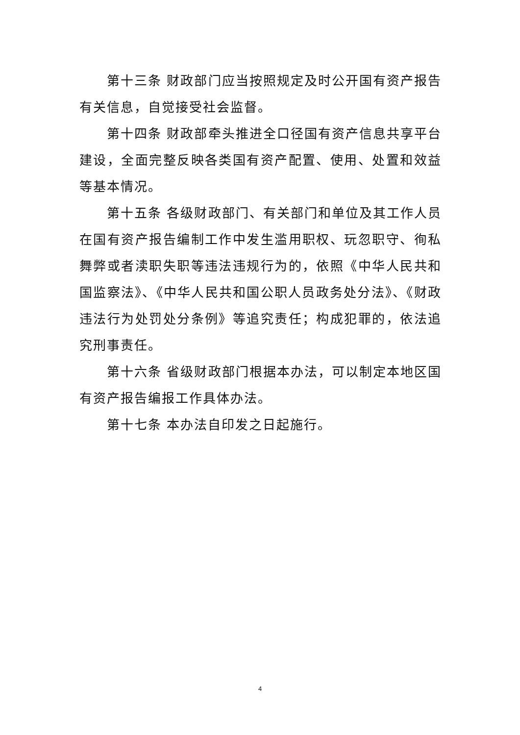第十三条 财政部门应当按照规定及时公开国有资产报告有关信息，自觉接受社会监督。
第十四条 财政部牵头推进全口径国有资产信息共享平台建设，全面完整反映各类国有资产配置、使用、处置和效益等基本情况。
第十五条 各级财政部门、有关部门和单位及其工作人员在国有资产报告编制工作中发生滥用职权、玩忽职守、徇私舞弊或者渎职失职等违法违规行为的，依照《中华人民共和国监察法》、《中华人民共和国公职人员政务处分法》、《财政违法行为处罚处分条例》等追究责任；构成犯罪的，依法追究刑事责任。
第十六条 省级财政部门根据本办法，可以制定本地区国有资产报告编报工作具体办法。
第十七条 本办法自印发之日起施行。
4